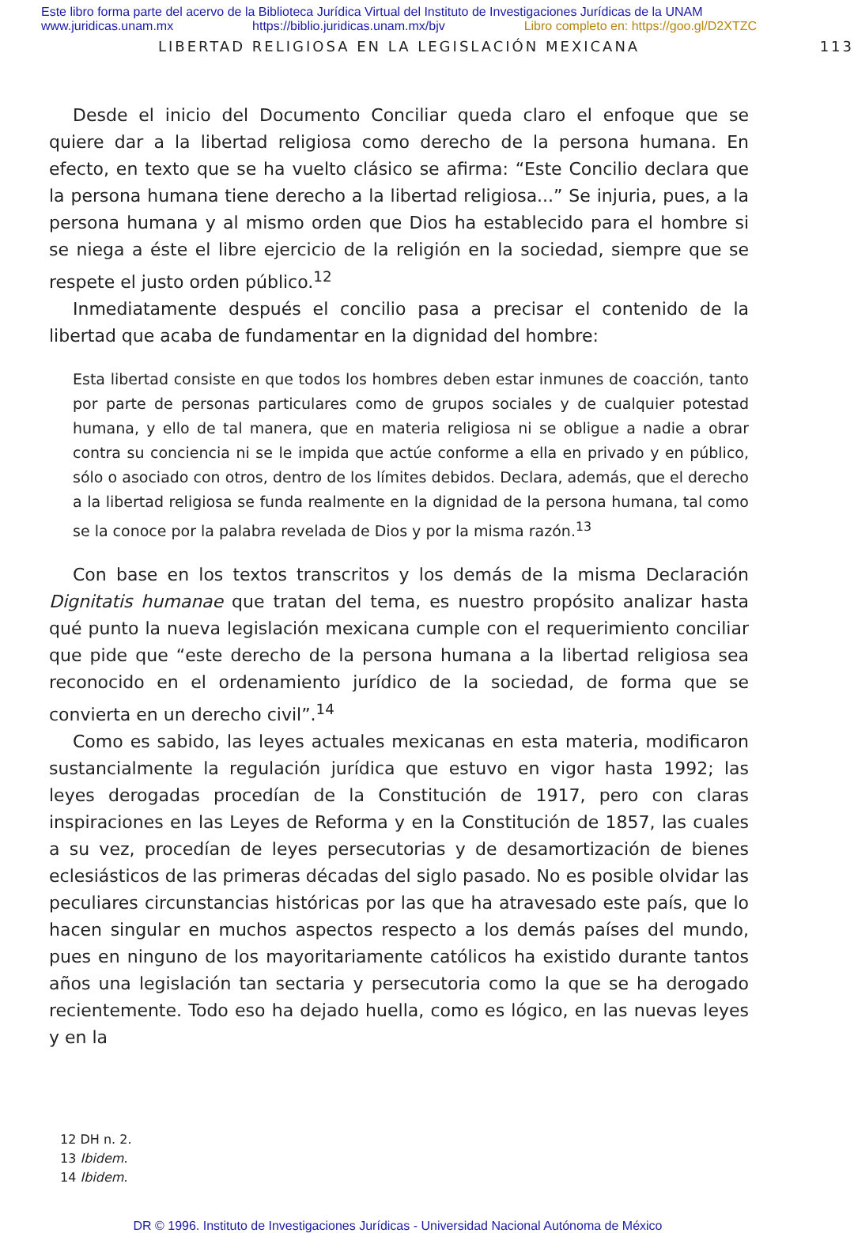Este libro forma parte del acervo de la Biblioteca Jurídica Virtual del Instituto de Investigaciones Jurídicas de la UNAM
www.juridicas.unam.mx https://biblio.juridicas.unam.mx/bjv Libro completo en: https://goo.gl/D2XTZC
LIBERTAD RELIGIOSA EN LA LEGISLACIÓN MEXICANA 113
Desde el inicio del Documento Conciliar queda claro el enfoque que se quiere dar a la libertad religiosa como derecho de la persona humana. En efecto, en texto que se ha vuelto clásico se afirma: “Este Concilio declara que la persona humana tiene derecho a la libertad religiosa...” Se injuria, pues, a la persona humana y al mismo orden que Dios ha establecido para el hombre si se niega a éste el libre ejercicio de la religión en la sociedad, siempre que se respete el justo orden público.<sup>12</sup>
Inmediatamente después el concilio pasa a precisar el contenido de la libertad que acaba de fundamentar en la dignidad del hombre:
Esta libertad consiste en que todos los hombres deben estar inmunes de coacción, tanto por parte de personas particulares como de grupos sociales y de cualquier potestad humana, y ello de tal manera, que en materia religiosa ni se obligue a nadie a obrar contra su conciencia ni se le impida que actúe conforme a ella en privado y en público, sólo o asociado con otros, dentro de los límites debidos. Declara, además, que el derecho a la libertad religiosa se funda realmente en la dignidad de la persona humana, tal como se la conoce por la palabra revelada de Dios y por la misma razón.<sup>13</sup>
Con base en los textos transcritos y los demás de la misma Declaración Dignitatis humanae que tratan del tema, es nuestro propósito analizar hasta qué punto la nueva legislación mexicana cumple con el requerimiento conciliar que pide que “este derecho de la persona humana a la libertad religiosa sea reconocido en el ordenamiento jurídico de la sociedad, de forma que se convierta en un derecho civil”.<sup>14</sup>
Como es sabido, las leyes actuales mexicanas en esta materia, modificaron sustancialmente la regulación jurídica que estuvo en vigor hasta 1992; las leyes derogadas procedían de la Constitución de 1917, pero con claras inspiraciones en las Leyes de Reforma y en la Constitución de 1857, las cuales a su vez, procedían de leyes persecutorias y de desamortización de bienes eclesiásticos de las primeras décadas del siglo pasado. No es posible olvidar las peculiares circunstancias históricas por las que ha atravesado este país, que lo hacen singular en muchos aspectos respecto a los demás países del mundo, pues en ninguno de los mayoritariamente católicos ha existido durante tantos años una legislación tan sectaria y persecutoria como la que se ha derogado recientemente. Todo eso ha dejado huella, como es lógico, en las nuevas leyes y en la
12 DH n. 2.
13 Ibidem.
14 Ibidem.
DR © 1996. Instituto de Investigaciones Jurídicas - Universidad Nacional Autónoma de México